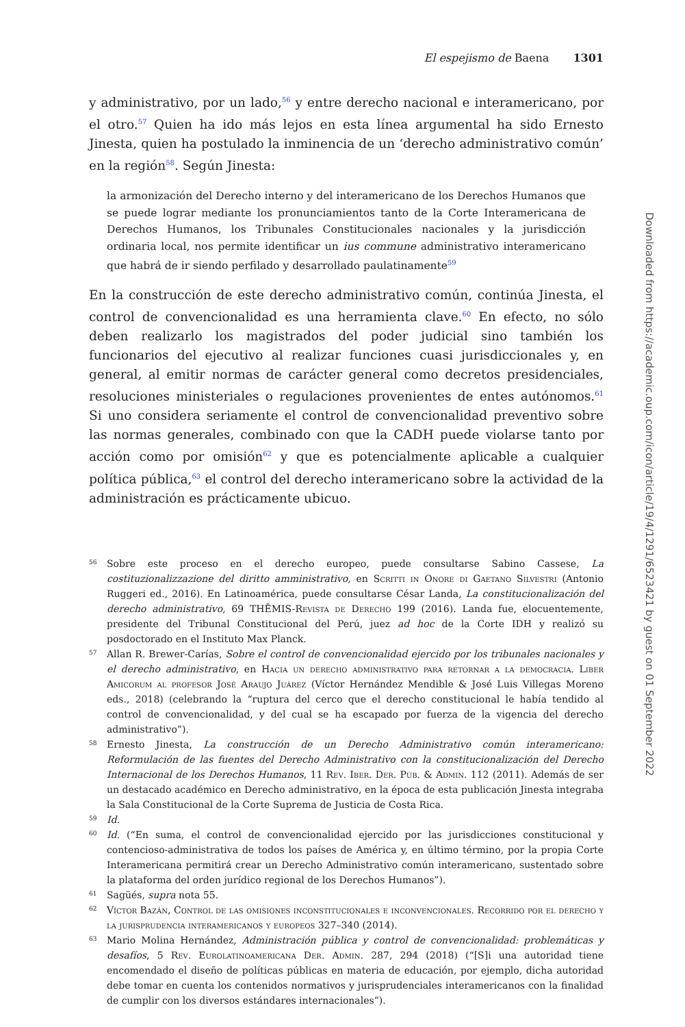El espejismo de Baena 1301
y administrativo, por un lado,<sup>56</sup> y entre derecho nacional e interamericano, por el otro.<sup>57</sup> Quien ha ido más lejos en esta línea argumental ha sido Ernesto Jinesta, quien ha postulado la inminencia de un ‘derecho administrativo común’ en la región<sup>58</sup>. Según Jinesta:
la armonización del Derecho interno y del interamericano de los Derechos Humanos que se puede lograr mediante los pronunciamientos tanto de la Corte Interamericana de Derechos Humanos, los Tribunales Constitucionales nacionales y la jurisdicción ordinaria local, nos permite identificar un ius commune administrativo interamericano que habrá de ir siendo perfilado y desarrollado paulatinamente<sup>59</sup>
En la construcción de este derecho administrativo común, continúa Jinesta, el control de convencionalidad es una herramienta clave.<sup>60</sup> En efecto, no sólo deben realizarlo los magistrados del poder judicial sino también los funcionarios del ejecutivo al realizar funciones cuasi jurisdiccionales y, en general, al emitir normas de carácter general como decretos presidenciales, resoluciones ministeriales o regulaciones provenientes de entes autónomos.<sup>61</sup> Si uno considera seriamente el control de convencionalidad preventivo sobre las normas generales, combinado con que la CADH puede violarse tanto por acción como por omisión<sup>62</sup> y que es potencialmente aplicable a cualquier política pública,<sup>63</sup> el control del derecho interamericano sobre la actividad de la administración es prácticamente ubicuo.
56 Sobre este proceso en el derecho europeo, puede consultarse Sabino Cassese, La costituzionalizzazione del diritto amministrativo, en Scritti in Onore di Gaetano Silvestri (Antonio Ruggeri ed., 2016). En Latinoamérica, puede consultarse César Landa, La constitucionalización del derecho administrativo, 69 THĒMIS-Revista de Derecho 199 (2016). Landa fue, elocuentemente, presidente del Tribunal Constitucional del Perú, juez ad hoc de la Corte IDH y realizó su posdoctorado en el Instituto Max Planck.
57 Allan R. Brewer-Carías, Sobre el control de convencionalidad ejercido por los tribunales nacionales y el derecho administrativo, en Hacia un derecho administrativo para retornar a la democracia. Liber Amicorum al profesor José Araujo Juárez (Víctor Hernández Mendible & José Luis Villegas Moreno eds., 2018) (celebrando la “ruptura del cerco que el derecho constitucional le había tendido al control de convencionalidad, y del cual se ha escapado por fuerza de la vigencia del derecho administrativo”).
58 Ernesto Jinesta, La construcción de un Derecho Administrativo común interamericano: Reformulación de las fuentes del Derecho Administrativo con la constitucionalización del Derecho Internacional de los Derechos Humanos, 11 Rev. Iber. Der. Púb. & Admin. 112 (2011). Además de ser un destacado académico en Derecho administrativo, en la época de esta publicación Jinesta integraba la Sala Constitucional de la Corte Suprema de Justicia de Costa Rica.
59 Id.
60 Id. (“En suma, el control de convencionalidad ejercido por las jurisdicciones constitucional y contencioso-administrativa de todos los países de América y, en último término, por la propia Corte Interamericana permitirá crear un Derecho Administrativo común interamericano, sustentado sobre la plataforma del orden jurídico regional de los Derechos Humanos”).
61 Sagüés, supra nota 55.
62 Víctor Bazán, Control de las omisiones inconstitucionales e inconvencionales. Recorrido por el derecho y la jurisprudencia interamericanos y europeos 327–340 (2014).
63 Mario Molina Hernández, Administración pública y control de convencionalidad: problemáticas y desafíos, 5 Rev. Eurolatinoamericana Der. Admin. 287, 294 (2018) (“[S]i una autoridad tiene encomendado el diseño de políticas públicas en materia de educación, por ejemplo, dicha autoridad debe tomar en cuenta los contenidos normativos y jurisprudenciales interamericanos con la finalidad de cumplir con los diversos estándares internacionales”).
Downloaded from https://academic.oup.com/icon/article/19/4/1291/6523421 by guest on 01 September 2022